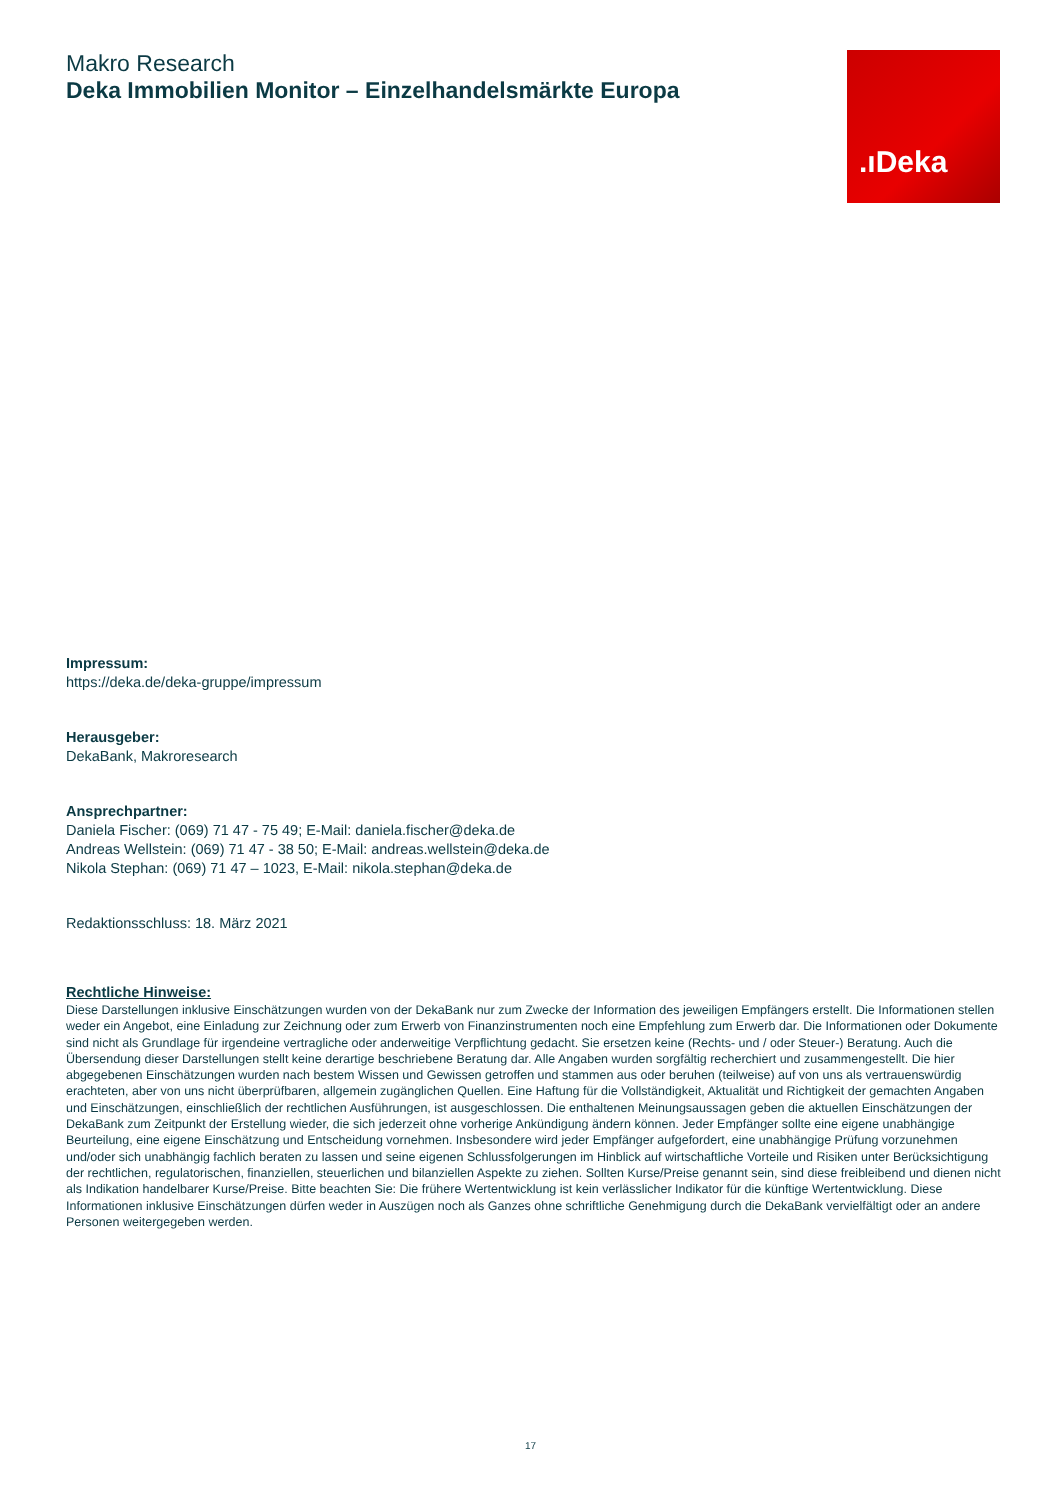.ıDeka
Makro Research
Deka Immobilien Monitor – Einzelhandelsmärkte Europa
Impressum:
https://deka.de/deka-gruppe/impressum
Herausgeber:
DekaBank, Makroresearch
Ansprechpartner:
Daniela Fischer: (069) 71 47 - 75 49; E-Mail: daniela.fischer@deka.de
Andreas Wellstein: (069) 71 47 - 38 50; E-Mail: andreas.wellstein@deka.de
Nikola Stephan: (069) 71 47 – 1023, E-Mail: nikola.stephan@deka.de
Redaktionsschluss: 18. März 2021
Rechtliche Hinweise:
Diese Darstellungen inklusive Einschätzungen wurden von der DekaBank nur zum Zwecke der Information des jeweiligen Empfängers erstellt. Die Informationen stellen weder ein Angebot, eine Einladung zur Zeichnung oder zum Erwerb von Finanzinstrumenten noch eine Empfehlung zum Erwerb dar. Die Informationen oder Dokumente sind nicht als Grundlage für irgendeine vertragliche oder anderweitige Verpflichtung gedacht. Sie ersetzen keine (Rechts- und / oder Steuer-) Beratung. Auch die Übersendung dieser Darstellungen stellt keine derartige beschriebene Beratung dar. Alle Angaben wurden sorgfältig recherchiert und zusammengestellt. Die hier abgegebenen Einschätzungen wurden nach bestem Wissen und Gewissen getroffen und stammen aus oder beruhen (teilweise) auf von uns als vertrauenswürdig erachteten, aber von uns nicht überprüfbaren, allgemein zugänglichen Quellen. Eine Haftung für die Vollständigkeit, Aktualität und Richtigkeit der gemachten Angaben und Einschätzungen, einschließlich der rechtlichen Ausführungen, ist ausgeschlossen. Die enthaltenen Meinungsaussagen geben die aktuellen Einschätzungen der DekaBank zum Zeitpunkt der Erstellung wieder, die sich jederzeit ohne vorherige Ankündigung ändern können. Jeder Empfänger sollte eine eigene unabhängige Beurteilung, eine eigene Einschätzung und Entscheidung vornehmen. Insbesondere wird jeder Empfänger aufgefordert, eine unabhängige Prüfung vorzunehmen und/oder sich unabhängig fachlich beraten zu lassen und seine eigenen Schlussfolgerungen im Hinblick auf wirtschaftliche Vorteile und Risiken unter Berücksichtigung der rechtlichen, regulatorischen, finanziellen, steuerlichen und bilanziellen Aspekte zu ziehen. Sollten Kurse/Preise genannt sein, sind diese freibleibend und dienen nicht als Indikation handelbarer Kurse/Preise. Bitte beachten Sie: Die frühere Wertentwicklung ist kein verlässlicher Indikator für die künftige Wertentwicklung. Diese Informationen inklusive Einschätzungen dürfen weder in Auszügen noch als Ganzes ohne schriftliche Genehmigung durch die DekaBank vervielfältigt oder an andere Personen weitergegeben werden.
17